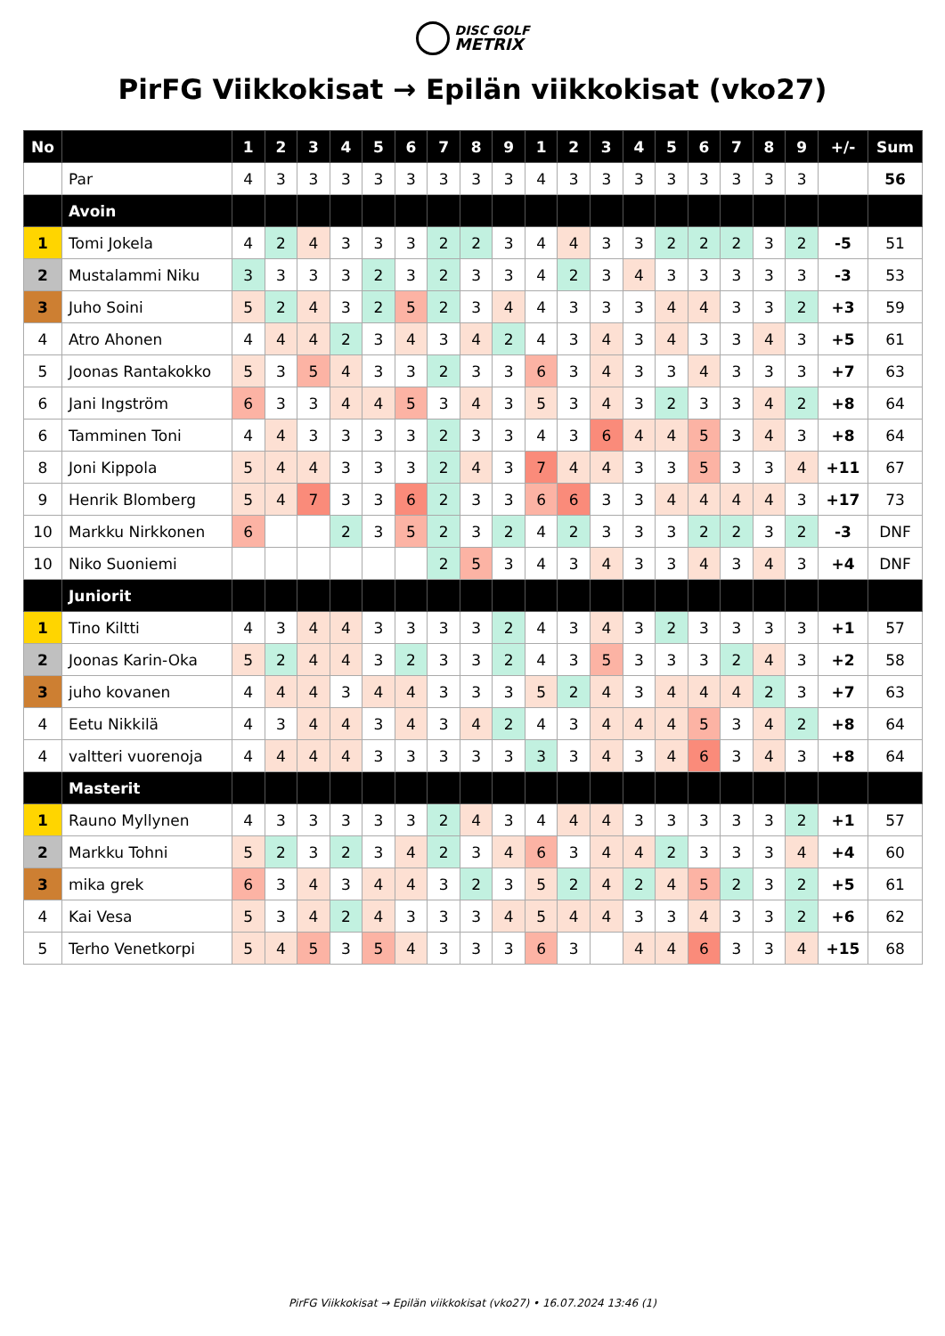DISC GOLF
METRIX
PirFG Viikkokisat → Epilän viikkokisat (vko27)
| No | | 1 | 2 | 3 | 4 | 5 | 6 | 7 | 8 | 9 | 1 | 2 | 3 | 4 | 5 | 6 | 7 | 8 | 9 | +/- | Sum |
| --- | --- | --- | --- | --- | --- | --- | --- | --- | --- | --- | --- | --- | --- | --- | --- | --- | --- | --- | --- | --- | --- |
| | Par | 4 | 3 | 3 | 3 | 3 | 3 | 3 | 3 | 3 | 4 | 3 | 3 | 3 | 3 | 3 | 3 | 3 | 3 | | 56 |
| | Avoin | | | | | | | | | | | | | | | | | | | | |
| 1 | Tomi Jokela | 4 | 2 | 4 | 3 | 3 | 3 | 2 | 2 | 3 | 4 | 4 | 3 | 3 | 2 | 2 | 2 | 3 | 2 | -5 | 51 |
| 2 | Mustalammi Niku | 3 | 3 | 3 | 3 | 2 | 3 | 2 | 3 | 3 | 4 | 2 | 3 | 4 | 3 | 3 | 3 | 3 | 3 | -3 | 53 |
| 3 | Juho Soini | 5 | 2 | 4 | 3 | 2 | 5 | 2 | 3 | 4 | 4 | 3 | 3 | 3 | 4 | 4 | 3 | 3 | 2 | +3 | 59 |
| 4 | Atro Ahonen | 4 | 4 | 4 | 2 | 3 | 4 | 3 | 4 | 2 | 4 | 3 | 4 | 3 | 4 | 3 | 3 | 4 | 3 | +5 | 61 |
| 5 | Joonas Rantakokko | 5 | 3 | 5 | 4 | 3 | 3 | 2 | 3 | 3 | 6 | 3 | 4 | 3 | 3 | 4 | 3 | 3 | 3 | +7 | 63 |
| 6 | Jani Ingström | 6 | 3 | 3 | 4 | 4 | 5 | 3 | 4 | 3 | 5 | 3 | 4 | 3 | 2 | 3 | 3 | 4 | 2 | +8 | 64 |
| 6 | Tamminen Toni | 4 | 4 | 3 | 3 | 3 | 3 | 2 | 3 | 3 | 4 | 3 | 6 | 4 | 4 | 5 | 3 | 4 | 3 | +8 | 64 |
| 8 | Joni Kippola | 5 | 4 | 4 | 3 | 3 | 3 | 2 | 4 | 3 | 7 | 4 | 4 | 3 | 3 | 5 | 3 | 3 | 4 | +11 | 67 |
| 9 | Henrik Blomberg | 5 | 4 | 7 | 3 | 3 | 6 | 2 | 3 | 3 | 6 | 6 | 3 | 3 | 4 | 4 | 4 | 4 | 3 | +17 | 73 |
| 10 | Markku Nirkkonen | 6 | | | 2 | 3 | 5 | 2 | 3 | 2 | 4 | 2 | 3 | 3 | 3 | 2 | 2 | 3 | 2 | -3 | DNF |
| 10 | Niko Suoniemi | | | | | | | 2 | 5 | 3 | 4 | 3 | 4 | 3 | 3 | 4 | 3 | 4 | 3 | +4 | DNF |
| | Juniorit | | | | | | | | | | | | | | | | | | | | |
| 1 | Tino Kiltti | 4 | 3 | 4 | 4 | 3 | 3 | 3 | 3 | 2 | 4 | 3 | 4 | 3 | 2 | 3 | 3 | 3 | 3 | +1 | 57 |
| 2 | Joonas Karin-Oka | 5 | 2 | 4 | 4 | 3 | 2 | 3 | 3 | 2 | 4 | 3 | 5 | 3 | 3 | 3 | 2 | 4 | 3 | +2 | 58 |
| 3 | juho kovanen | 4 | 4 | 4 | 3 | 4 | 4 | 3 | 3 | 3 | 5 | 2 | 4 | 3 | 4 | 4 | 4 | 2 | 3 | +7 | 63 |
| 4 | Eetu Nikkilä | 4 | 3 | 4 | 4 | 3 | 4 | 3 | 4 | 2 | 4 | 3 | 4 | 4 | 4 | 5 | 3 | 4 | 2 | +8 | 64 |
| 4 | valtteri vuorenoja | 4 | 4 | 4 | 4 | 3 | 3 | 3 | 3 | 3 | 3 | 3 | 4 | 3 | 4 | 6 | 3 | 4 | 3 | +8 | 64 |
| | Masterit | | | | | | | | | | | | | | | | | | | | |
| 1 | Rauno Myllynen | 4 | 3 | 3 | 3 | 3 | 3 | 2 | 4 | 3 | 4 | 4 | 4 | 3 | 3 | 3 | 3 | 3 | 2 | +1 | 57 |
| 2 | Markku Tohni | 5 | 2 | 3 | 2 | 3 | 4 | 2 | 3 | 4 | 6 | 3 | 4 | 4 | 2 | 3 | 3 | 3 | 4 | +4 | 60 |
| 3 | mika grek | 6 | 3 | 4 | 3 | 4 | 4 | 3 | 2 | 3 | 5 | 2 | 4 | 2 | 4 | 5 | 2 | 3 | 2 | +5 | 61 |
| 4 | Kai Vesa | 5 | 3 | 4 | 2 | 4 | 3 | 3 | 3 | 4 | 5 | 4 | 4 | 3 | 3 | 4 | 3 | 3 | 2 | +6 | 62 |
| 5 | Terho Venetkorpi | 5 | 4 | 5 | 3 | 5 | 4 | 3 | 3 | 3 | 6 | 3 | | 4 | 4 | 6 | 3 | 3 | 4 | +15 | 68 |
PirFG Viikkokisat → Epilän viikkokisat (vko27) • 16.07.2024 13:46 (1)